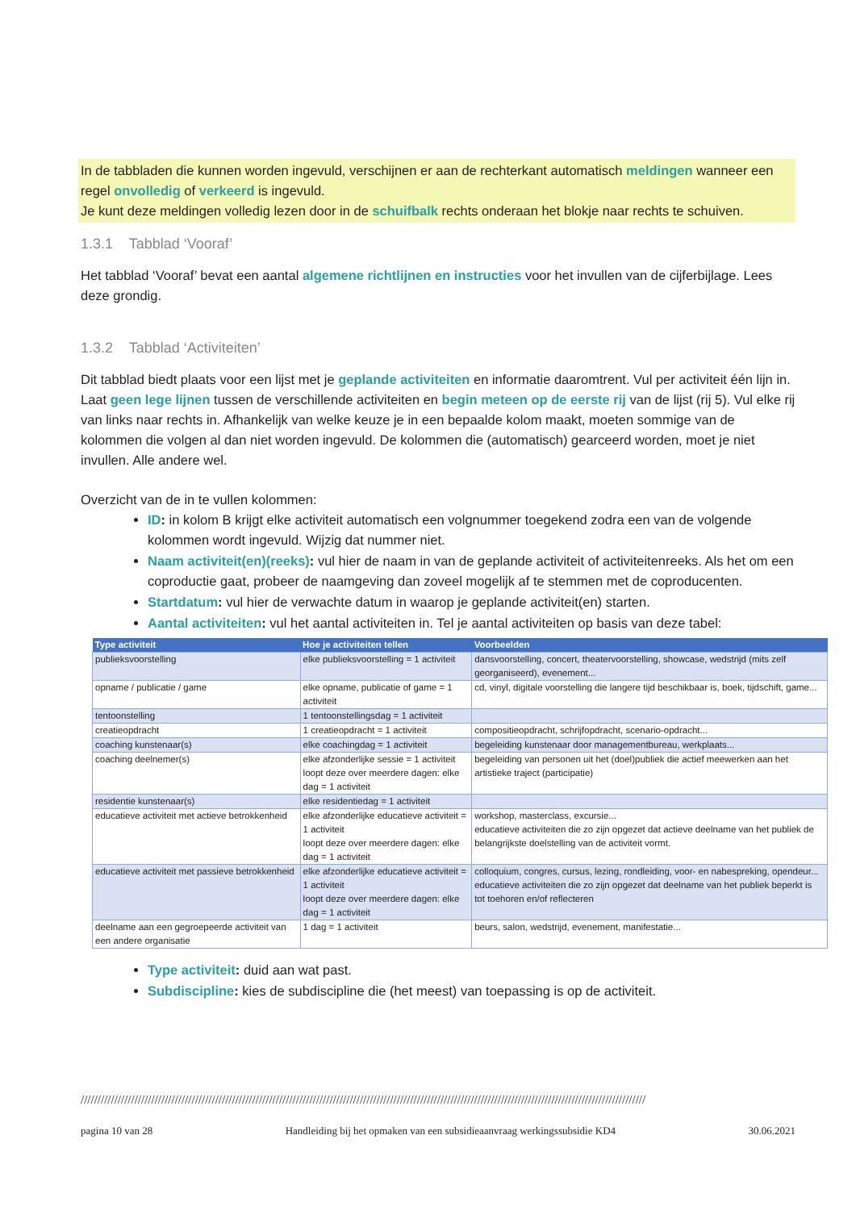In de tabbladen die kunnen worden ingevuld, verschijnen er aan de rechterkant automatisch meldingen wanneer een regel onvolledig of verkeerd is ingevuld.
Je kunt deze meldingen volledig lezen door in de schuifbalk rechts onderaan het blokje naar rechts te schuiven.
1.3.1 Tabblad ‘Vooraf’
Het tabblad ‘Vooraf’ bevat een aantal algemene richtlijnen en instructies voor het invullen van de cijferbijlage. Lees deze grondig.
1.3.2 Tabblad ‘Activiteiten’
Dit tabblad biedt plaats voor een lijst met je geplande activiteiten en informatie daaromtrent. Vul per activiteit één lijn in. Laat geen lege lijnen tussen de verschillende activiteiten en begin meteen op de eerste rij van de lijst (rij 5). Vul elke rij van links naar rechts in. Afhankelijk van welke keuze je in een bepaalde kolom maakt, moeten sommige van de kolommen die volgen al dan niet worden ingevuld. De kolommen die (automatisch) gearceerd worden, moet je niet invullen. Alle andere wel.
Overzicht van de in te vullen kolommen:
ID: in kolom B krijgt elke activiteit automatisch een volgnummer toegekend zodra een van de volgende kolommen wordt ingevuld. Wijzig dat nummer niet.
Naam activiteit(en)(reeks): vul hier de naam in van de geplande activiteit of activiteitenreeks. Als het om een coproductie gaat, probeer de naamgeving dan zoveel mogelijk af te stemmen met de coproducenten.
Startdatum: vul hier de verwachte datum in waarop je geplande activiteit(en) starten.
Aantal activiteiten: vul het aantal activiteiten in. Tel je aantal activiteiten op basis van deze tabel:
| Type activiteit | Hoe je activiteiten tellen | Voorbeelden |
| --- | --- | --- |
| publieksvoorstelling | elke publieksvoorstelling = 1 activiteit | dansvoorstelling, concert, theatervoorstelling, showcase, wedstrijd (mits zelf georganiseerd), evenement... |
| opname / publicatie / game | elke opname, publicatie of game = 1 activiteit | cd, vinyl, digitale voorstelling die langere tijd beschikbaar is, boek, tijdschift, game... |
| tentoonstelling | 1 tentoonstellingsdag = 1 activiteit | |
| creatieopdracht | 1 creatieopdracht = 1 activiteit | compositieopdracht, schrijfopdracht, scenario-opdracht... |
| coaching kunstenaar(s) | elke coachingdag = 1 activiteit | begeleiding kunstenaar door managementbureau, werkplaats... |
| coaching deelnemer(s) | elke afzonderlijke sessie = 1 activiteit loopt deze over meerdere dagen: elke dag = 1 activiteit | begeleiding van personen uit het (doel)publiek die actief meewerken aan het artistieke traject (participatie) |
| residentie kunstenaar(s) | elke residentiedag = 1 activiteit | |
| educatieve activiteit met actieve betrokkenheid | elke afzonderlijke educatieve activiteit = 1 activiteit loopt deze over meerdere dagen: elke dag = 1 activiteit | workshop, masterclass, excursie... educatieve activiteiten die zo zijn opgezet dat actieve deelname van het publiek de belangrijkste doelstelling van de activiteit vormt. |
| educatieve activiteit met passieve betrokkenheid | elke afzonderlijke educatieve activiteit = 1 activiteit loopt deze over meerdere dagen: elke dag = 1 activiteit | colloquium, congres, cursus, lezing, rondleiding, voor- en nabespreking, opendeur... educatieve activiteiten die zo zijn opgezet dat deelname van het publiek beperkt is tot toehoren en/of reflecteren |
| deelname aan een gegroepeerde activiteit van een andere organisatie | 1 dag = 1 activiteit | beurs, salon, wedstrijd, evenement, manifestatie... |
Type activiteit: duid aan wat past.
Subdiscipline: kies de subdiscipline die (het meest) van toepassing is op de activiteit.
////////////////////////////////////////////////////////////////////////////////////////////////////////////////////////////////////////////////////////////////////////
pagina 10 van 28 Handleiding bij het opmaken van een subsidieaanvraag werkingssubsidie KD4 30.06.2021